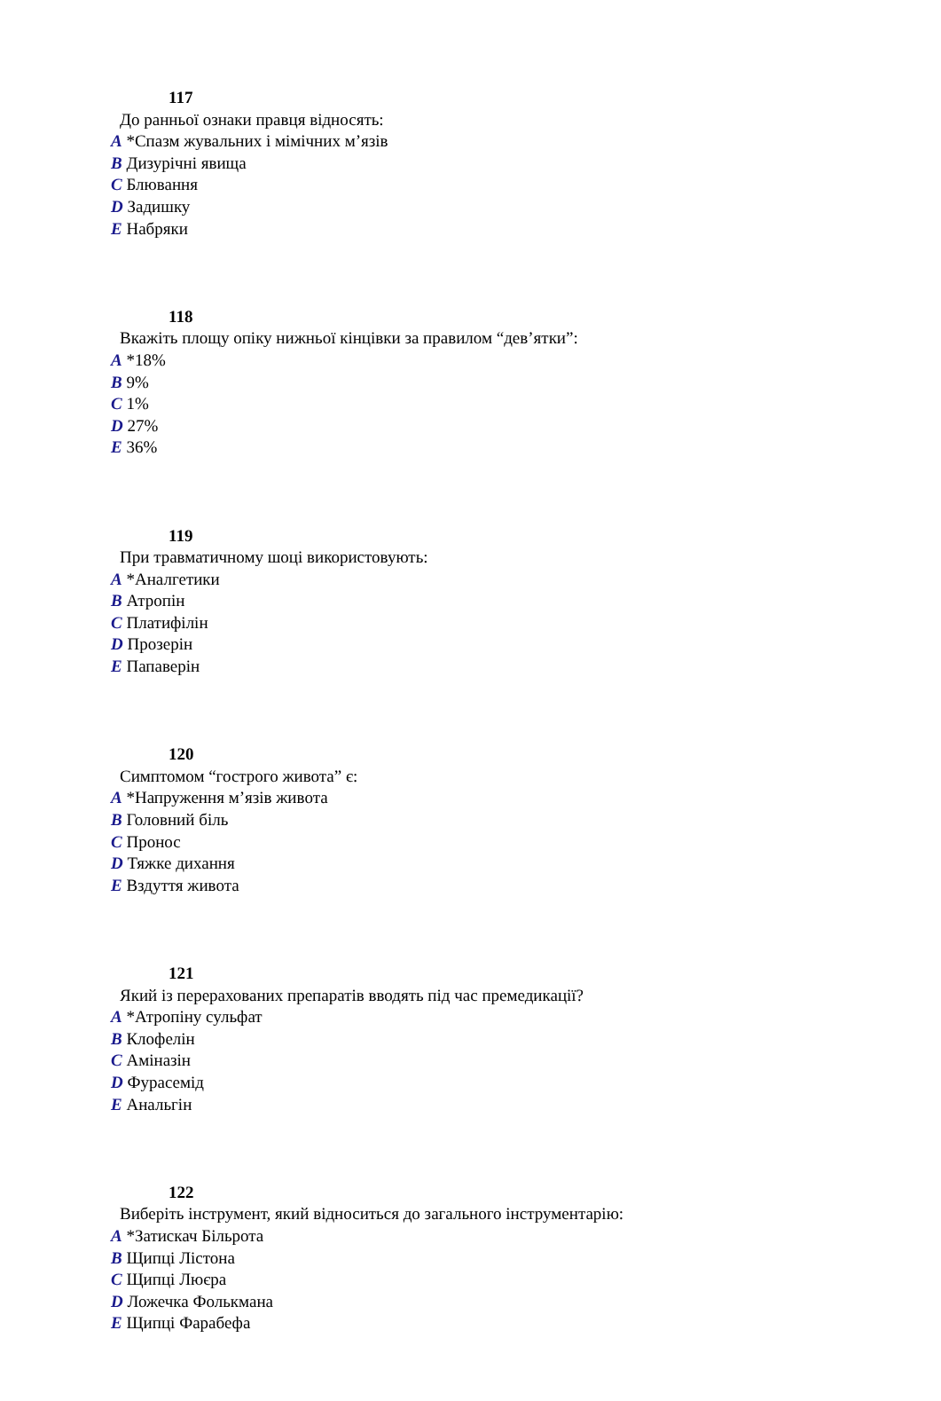117
До ранньої ознаки правця відносять:
A *Спазм жувальних і мімічних м’язів
B Дизурічні явища
C Блювання
D Задишку
E Набряки
118
Вкажіть площу опіку нижньої кінцівки за правилом “дев’ятки”:
A *18%
B 9%
C 1%
D 27%
E 36%
119
При травматичному шоці використовують:
A *Аналгетики
B Атропін
C Платифілін
D Прозерін
E Папаверін
120
Симптомом “гострого живота” є:
A *Напруження м’язів живота
B Головний біль
C Пронос
D Тяжке дихання
E Вздуття живота
121
Який із перерахованих препаратів вводять під час премедикації?
A *Атропіну сульфат
B Клофелін
C Аміназін
D Фурасемід
E Анальгін
122
Виберіть інструмент, який відноситься до загального інструментарію:
A *Затискач Більрота
B Щипці Лістона
C Щипці Люєра
D Ложечка Фолькмана
E Щипці Фарабефа